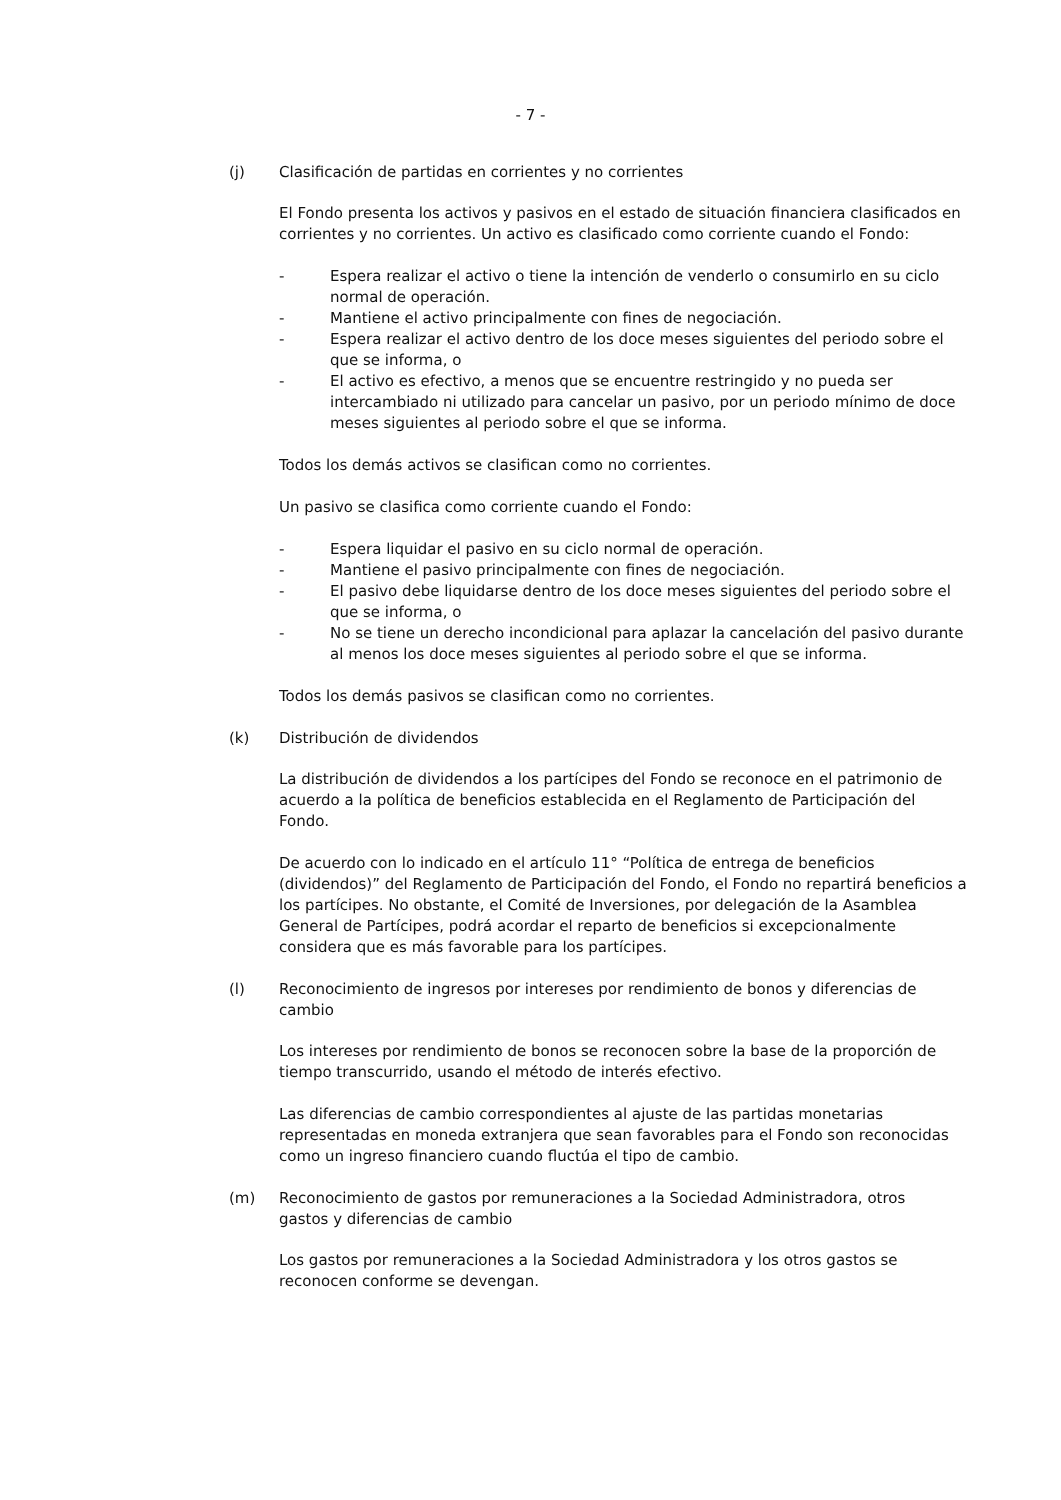- 7 -
(j) Clasificación de partidas en corrientes y no corrientes
El Fondo presenta los activos y pasivos en el estado de situación financiera clasificados en corrientes y no corrientes. Un activo es clasificado como corriente cuando el Fondo:
- Espera realizar el activo o tiene la intención de venderlo o consumirlo en su ciclo normal de operación.
- Mantiene el activo principalmente con fines de negociación.
- Espera realizar el activo dentro de los doce meses siguientes del periodo sobre el que se informa, o
- El activo es efectivo, a menos que se encuentre restringido y no pueda ser intercambiado ni utilizado para cancelar un pasivo, por un periodo mínimo de doce meses siguientes al periodo sobre el que se informa.
Todos los demás activos se clasifican como no corrientes.
Un pasivo se clasifica como corriente cuando el Fondo:
- Espera liquidar el pasivo en su ciclo normal de operación.
- Mantiene el pasivo principalmente con fines de negociación.
- El pasivo debe liquidarse dentro de los doce meses siguientes del periodo sobre el que se informa, o
- No se tiene un derecho incondicional para aplazar la cancelación del pasivo durante al menos los doce meses siguientes al periodo sobre el que se informa.
Todos los demás pasivos se clasifican como no corrientes.
(k) Distribución de dividendos
La distribución de dividendos a los partícipes del Fondo se reconoce en el patrimonio de acuerdo a la política de beneficios establecida en el Reglamento de Participación del Fondo.
De acuerdo con lo indicado en el artículo 11° “Política de entrega de beneficios (dividendos)” del Reglamento de Participación del Fondo, el Fondo no repartirá beneficios a los partícipes. No obstante, el Comité de Inversiones, por delegación de la Asamblea General de Partícipes, podrá acordar el reparto de beneficios si excepcionalmente considera que es más favorable para los partícipes.
(l) Reconocimiento de ingresos por intereses por rendimiento de bonos y diferencias de cambio
Los intereses por rendimiento de bonos se reconocen sobre la base de la proporción de tiempo transcurrido, usando el método de interés efectivo.
Las diferencias de cambio correspondientes al ajuste de las partidas monetarias representadas en moneda extranjera que sean favorables para el Fondo son reconocidas como un ingreso financiero cuando fluctúa el tipo de cambio.
(m) Reconocimiento de gastos por remuneraciones a la Sociedad Administradora, otros gastos y diferencias de cambio
Los gastos por remuneraciones a la Sociedad Administradora y los otros gastos se reconocen conforme se devengan.